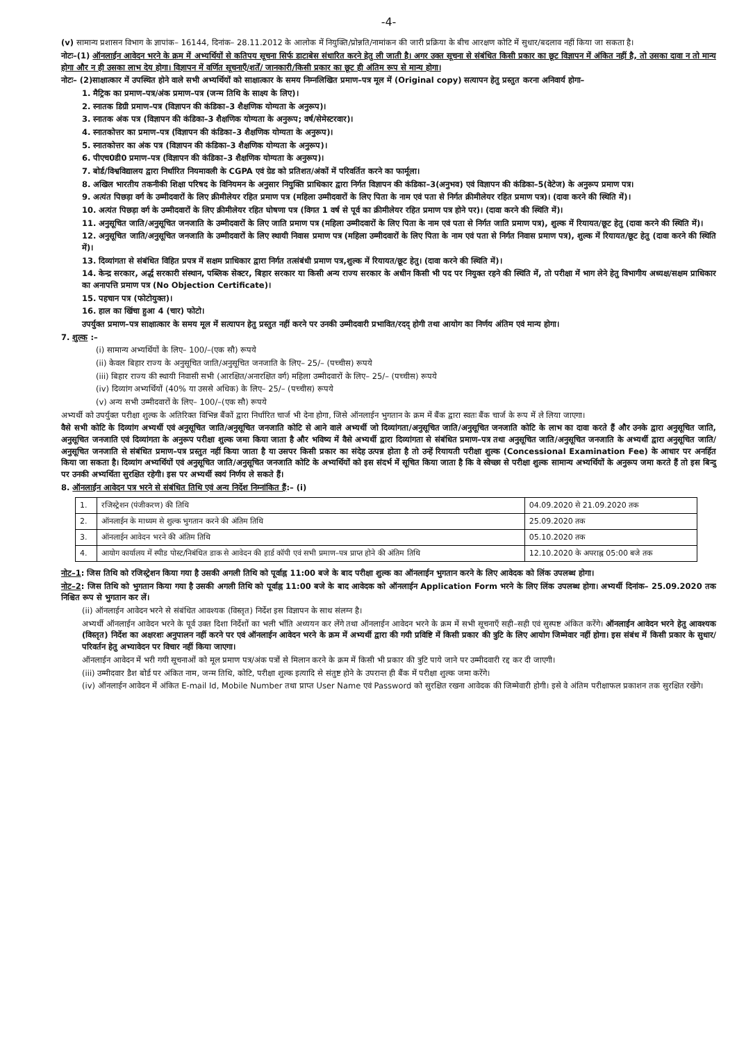-4-
(v) सामान्य प्रशासन विभाग के ज्ञापांक– 16144, दिनांक– 28.11.2012 के आलोक में नियुक्ति/प्रोन्नति/नामांकन की जारी प्रक्रिया के बीच आरक्षण कोटि में सुधार/बदलाव नहीं किया जा सकता है।
नोटः–(1) ऑनलाईन आवेदन भरने के क्रम में अभ्यर्थियों से कतिपय सूचना सिर्फ डाटाबेस संधारित करने हेतु ली जाती है। अगर उक्त सूचना से संबंधित किसी प्रकार का छूट विज्ञापन में अंकित नहीं है, तो उसका दावा न तो मान्य होगा और न ही उसका लाभ देय होगा। विज्ञापन में वर्णित सूचनाएँ/शर्तें/ जानकारी/किसी प्रकार का छूट ही अंतिम रूप से मान्य होगा।
नोटः– (2)साक्षात्कार में उपस्थित होने वाले सभी अभ्यर्थियों को साक्षात्कार के समय निम्नलिखित प्रमाण–पत्र मूल में (Original copy) सत्यापन हेतु प्रस्तुत करना अनिवार्य होगा–
1. मैट्रिक का प्रमाण–पत्र/अंक प्रमाण–पत्र (जन्म तिथि के साक्ष्य के लिए)।
2. स्नातक डिग्री प्रमाण–पत्र (विज्ञापन की कंडिका–3 शैक्षणिक योग्यता के अनुरूप)।
3. स्नातक अंक पत्र (विज्ञापन की कंडिका–3 शैक्षणिक योग्यता के अनुरूप; वर्ष/सेमेस्टरवार)।
4. स्नातकोत्तर का प्रमाण–पत्र (विज्ञापन की कंडिका–3 शैक्षणिक योग्यता के अनुरूप)।
5. स्नातकोत्तर का अंक पत्र (विज्ञापन की कंडिका–3 शैक्षणिक योग्यता के अनुरूप)।
6. पीएच0डी0 प्रमाण–पत्र (विज्ञापन की कंडिका–3 शैक्षणिक योग्यता के अनुरूप)।
7. बोर्ड/विश्वविद्यालय द्वारा निर्धारित नियमावली के CGPA एवं ग्रेड को प्रतिशत/अंकों में परिवर्तित करने का फार्मूला।
8. अखिल भारतीय तकनीकी शिक्षा परिषद के विनियमन के अनुसार नियुक्ति प्राधिकार द्वारा निर्गत विज्ञापन की कंडिका–3(अनुभव) एवं विज्ञापन की कंडिका–5(वेटेज) के अनुरूप प्रमाण पत्र।
9. अत्यंत पिछड़ा वर्ग के उम्मीदवारों के लिए क्रीमीलेयर रहित प्रमाण पत्र (महिला उम्मीदवारों के लिए पिता के नाम एवं पता से निर्गत क्रीमीलेयर रहित प्रमाण पत्र)। (दावा करने की स्थिति में)।
10. अत्यंत पिछड़ा वर्ग के उम्मीदवारों के लिए क्रीमीलेयर रहित घोषणा पत्र (विगत 1 वर्ष से पूर्व का क्रीमीलेयर रहित प्रमाण पत्र होने पर)। (दावा करने की स्थिति में)।
11. अनुसूचित जाति/अनुसूचित जनजाति के उम्मीदवारों के लिए जाति प्रमाण पत्र (महिला उम्मीदवारों के लिए पिता के नाम एवं पता से निर्गत जाति प्रमाण पत्र), शुल्क में रियायत/छूट हेतु (दावा करने की स्थिति में)।
12. अनुसूचित जाति/अनुसूचित जनजाति के उम्मीदवारों के लिए स्थायी निवास प्रमाण पत्र (महिला उम्मीदवारों के लिए पिता के नाम एवं पता से निर्गत निवास प्रमाण पत्र), शुल्क में रियायत/छूट हेतु (दावा करने की स्थिति में)।
13. दिव्यांगता से संबंधित विहित प्रपत्र में सक्षम प्राधिकार द्वारा निर्गत तत्संबंधी प्रमाण पत्र,शुल्क में रियायत/छूट हेतु। (दावा करने की स्थिति में)।
14. केन्द्र सरकार, अर्द्ध सरकारी संस्थान, पब्लिक सेक्टर, बिहार सरकार या किसी अन्य राज्य सरकार के अधीन किसी भी पद पर नियुक्त रहने की स्थिति में, तो परीक्षा में भाग लेने हेतु विभागीय अध्यक्ष/सक्षम प्राधिकार का अनापत्ति प्रमाण पत्र (No Objection Certificate)।
15. पहचान पत्र (फोटोयुक्त)।
16. हाल का खिंचा हुआ 4 (चार) फोटो।
उपर्युक्त प्रमाण–पत्र साक्षात्कार के समय मूल में सत्यापन हेतु प्रस्तुत नहीं करने पर उनकी उम्मीदवारी प्रभावित/रदद् होगी तथा आयोग का निर्णय अंतिम एवं मान्य होगा।
7. शुल्क :–
(i) सामान्य अभ्यर्थियों के लिए– 100/–(एक सौ) रूपये
(ii) केवल बिहार राज्य के अनुसूचित जाति/अनुसूचित जनजाति के लिए– 25/– (पच्चीस) रूपये
(iii) बिहार राज्य की स्थायी निवासी सभी (आरक्षित/अनारक्षित वर्ग) महिला उम्मीदवारों के लिए– 25/– (पच्चीस) रूपये
(iv) दिव्यांग अभ्यर्थियों (40% या उससे अधिक) के लिए– 25/– (पच्चीस) रूपये
(v) अन्य सभी उम्मीदवारों के लिए– 100/–(एक सौ) रूपये
अभ्यर्थी को उपर्युक्त परीक्षा शुल्क के अतिरिक्त विभिन्न बैंकों द्वारा निर्धारित चार्ज भी देना होगा, जिसे ऑनलाईन भुगतान के क्रम में बैंक द्वारा स्वतः बैंक चार्ज के रूप में ले लिया जाएगा।
वैसे सभी कोटि के दिव्यांग अभ्यर्थी एवं अनुसूचित जाति/अनुसूचित जनजाति कोटि से आने वाले अभ्यर्थी जो दिव्यांगता/अनुसूचित जाति/अनुसूचित जनजाति कोटि के लाभ का दावा करते हैं और उनके द्वारा अनुसूचित जाति, अनुसूचित जनजाति एवं दिव्यांगता के अनुरूप परीक्षा शुल्क जमा किया जाता है और भविष्य में वैसे अभ्यर्थी द्वारा दिव्यांगता से संबंधित प्रमाण–पत्र तथा अनुसूचित जाति/अनुसूचित जनजाति के अभ्यर्थी द्वारा अनुसूचित जाति/अनुसूचित जनजाति से संबंधित प्रमाण–पत्र प्रस्तुत नहीं किया जाता है या उसपर किसी प्रकार का संदेह उत्पन्न होता है तो उन्हें रियायती परीक्षा शुल्क (Concessional Examination Fee) के आधार पर अनर्हित किया जा सकता है। दिव्यांग अभ्यर्थियों एवं अनुसूचित जाति/अनुसूचित जनजाति कोटि के अभ्यर्थियों को इस संदर्भ में सूचित किया जाता है कि वे स्वेच्छा से परीक्षा शुल्क सामान्य अभ्यर्थियों के अनुरूप जमा करते हैं तो इस बिन्दु पर उनकी अभ्यर्थिता सुरक्षित रहेगी। इस पर अभ्यर्थी स्वयं निर्णय ले सकते हैं।
8. ऑनलाईन आवेदन पत्र भरने से संबंधित तिथि एवं अन्य निर्देश निम्नांकित हैं:– (i)
| 1. | रजिस्ट्रेशन (पंजीकरण) की तिथि | 04.09.2020 से 21.09.2020 तक |
| 2. | ऑनलाईन के माध्यम से शुल्क भुगतान करने की अंतिम तिथि | 25.09.2020 तक |
| 3. | ऑनलाईन आवेदन भरने की अंतिम तिथि | 05.10.2020 तक |
| 4. | आयोग कार्यालय में स्पीड पोस्ट/निबंधित डाक से आवेदन की हार्ड कॉपी एवं सभी प्रमाण–पत्र प्राप्त होने की अंतिम तिथि | 12.10.2020 के अपराह्न 05:00 बजे तक |
नोट–1: जिस तिथि को रजिस्ट्रेशन किया गया है उसकी अगली तिथि को पूर्वाह्न 11:00 बजे के बाद परीक्षा शुल्क का ऑनलाईन भुगतान करने के लिए आवेदक को लिंक उपलब्ध होगा।
नोट–2: जिस तिथि को भुगतान किया गया है उसकी अगली तिथि को पूर्वाह्न 11:00 बजे के बाद आवेदक को ऑनलाईन Application Form भरने के लिए लिंक उपलब्ध होगा। अभ्यर्थी दिनांक– 25.09.2020 तक निश्चित रूप से भुगतान कर लें।
(ii) ऑनलाईन आवेदन भरने से संबंधित आवश्यक (विस्तृत) निर्देश इस विज्ञापन के साथ संलग्न है।
अभ्यर्थी ऑनलाईन आवेदन भरने के पूर्व उक्त दिशा निर्देशों का भली भाँति अध्ययन कर लेंगे तथा ऑनलाईन आवेदन भरने के क्रम में सभी सूचनाएँ सही–सही एवं सुस्पष्ट अंकित करेंगे। ऑनलाईन आवेदन भरने हेतु आवश्यक (विस्तृत) निर्देश का अक्षरशः अनुपालन नहीं करने पर एवं ऑनलाईन आवेदन भरने के क्रम में अभ्यर्थी द्वारा की गयी प्रविष्टि में किसी प्रकार की त्रुटि के लिए आयोग जिम्मेवार नहीं होगा। इस संबंध में किसी प्रकार के सुधार/परिवर्तन हेतु अभ्यावेदन पर विचार नहीं किया जाएगा।
ऑनलाईन आवेदन में भरी गयी सूचनाओं को मूल प्रमाण पत्र/अंक पत्रों से मिलान करने के क्रम में किसी भी प्रकार की त्रुटि पाये जाने पर उम्मीदवारी रद्द कर दी जाएगी।
(iii) उम्मीदवार डैश बोर्ड पर अंकित नाम, जन्म तिथि, कोटि, परीक्षा शुल्क इत्यादि से संतुष्ट होने के उपरान्त ही बैंक में परीक्षा शुल्क जमा करेंगे।
(iv) ऑनलाईन आवेदन में अंकित E-mail Id, Mobile Number तथा प्राप्त User Name एवं Password को सुरक्षित रखना आवेदक की जिम्मेवारी होगी। इसे वे अंतिम परीक्षाफल प्रकाशन तक सुरक्षित रखेंगे।